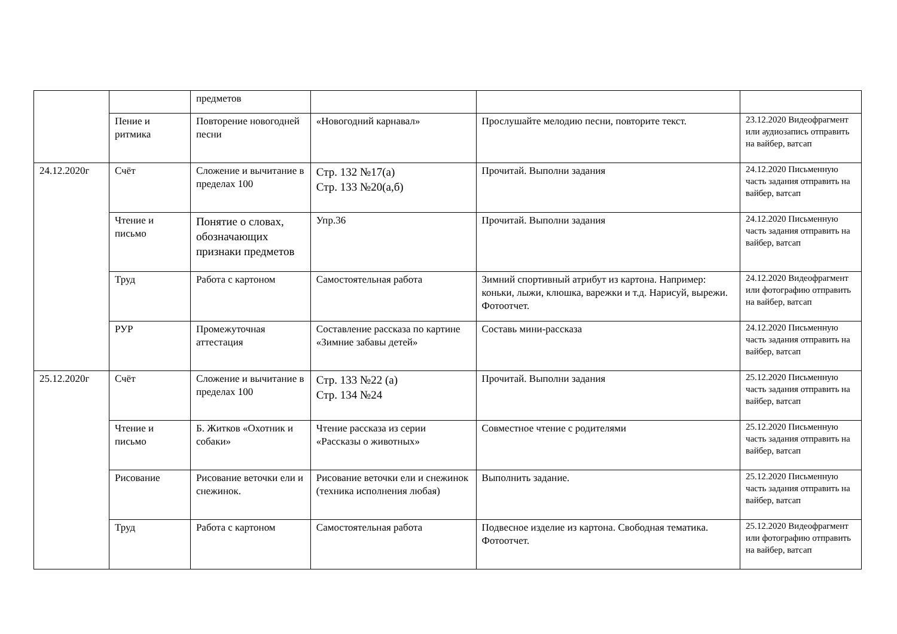| | | предметов | | | |
| | Пение и ритмика | Повторение новогодней песни | «Новогодний карнавал» | Прослушайте мелодию песни, повторите текст. | 23.12.2020 Видеофрагмент или аудиозапись отправить на вайбер, ватсап |
| 24.12.2020г | Счёт | Сложение и вычитание в пределах 100 | Стр. 132 №17(а) Стр. 133 №20(а,б) | Прочитай. Выполни задания | 24.12.2020 Письменную часть задания отправить на вайбер, ватсап |
| | Чтение и письмо | Понятие о словах, обозначающих признаки предметов | Упр.36 | Прочитай. Выполни задания | 24.12.2020 Письменную часть задания отправить на вайбер, ватсап |
| | Труд | Работа с картоном | Самостоятельная работа | Зимний спортивный атрибут из картона. Например: коньки, лыжи, клюшка, варежки и т.д. Нарисуй, вырежи. Фотоотчет. | 24.12.2020 Видеофрагмент или фотографию отправить на вайбер, ватсап |
| | РУР | Промежуточная аттестация | Составление рассказа по картине «Зимние забавы детей» | Составь мини-рассказа | 24.12.2020 Письменную часть задания отправить на вайбер, ватсап |
| 25.12.2020г | Счёт | Сложение и вычитание в пределах 100 | Стр. 133 №22 (а) Стр. 134 №24 | Прочитай. Выполни задания | 25.12.2020 Письменную часть задания отправить на вайбер, ватсап |
| | Чтение и письмо | Б. Житков «Охотник и собаки» | Чтение рассказа из серии «Рассказы о животных» | Совместное чтение с родителями | 25.12.2020 Письменную часть задания отправить на вайбер, ватсап |
| | Рисование | Рисование веточки ели и снежинок. | Рисование веточки ели и снежинок (техника исполнения любая) | Выполнить задание. | 25.12.2020 Письменную часть задания отправить на вайбер, ватсап |
| | Труд | Работа с картоном | Самостоятельная работа | Подвесное изделие из картона. Свободная тематика. Фотоотчет. | 25.12.2020 Видеофрагмент или фотографию отправить на вайбер, ватсап |